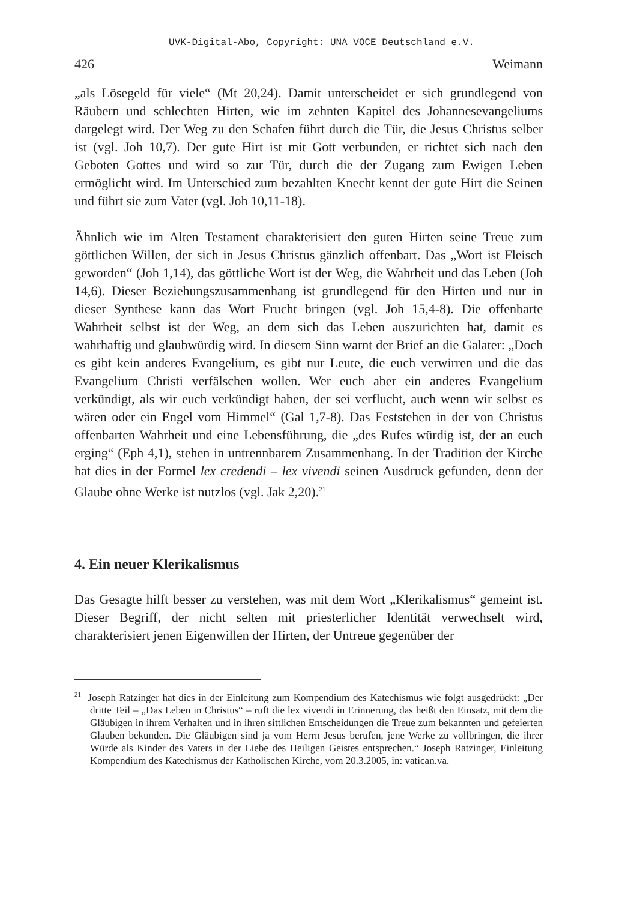UVK-Digital-Abo, Copyright: UNA VOCE Deutschland e.V.
426 Weimann
„als Lösegeld für viele“ (Mt 20,24). Damit unterscheidet er sich grundlegend von Räubern und schlechten Hirten, wie im zehnten Kapitel des Johannesevangeliums dargelegt wird. Der Weg zu den Schafen führt durch die Tür, die Jesus Christus selber ist (vgl. Joh 10,7). Der gute Hirt ist mit Gott verbunden, er richtet sich nach den Geboten Gottes und wird so zur Tür, durch die der Zugang zum Ewigen Leben ermöglicht wird. Im Unterschied zum bezahlten Knecht kennt der gute Hirt die Seinen und führt sie zum Vater (vgl. Joh 10,11-18).
Ähnlich wie im Alten Testament charakterisiert den guten Hirten seine Treue zum göttlichen Willen, der sich in Jesus Christus gänzlich offenbart. Das „Wort ist Fleisch geworden“ (Joh 1,14), das göttliche Wort ist der Weg, die Wahrheit und das Leben (Joh 14,6). Dieser Beziehungszusammenhang ist grundlegend für den Hirten und nur in dieser Synthese kann das Wort Frucht bringen (vgl. Joh 15,4-8). Die offenbarte Wahrheit selbst ist der Weg, an dem sich das Leben auszurichten hat, damit es wahrhaftig und glaubwürdig wird. In diesem Sinn warnt der Brief an die Galater: „Doch es gibt kein anderes Evangelium, es gibt nur Leute, die euch verwirren und die das Evangelium Christi verfälschen wollen. Wer euch aber ein anderes Evangelium verkündigt, als wir euch verkündigt haben, der sei verflucht, auch wenn wir selbst es wären oder ein Engel vom Himmel“ (Gal 1,7-8). Das Feststehen in der von Christus offenbarten Wahrheit und eine Lebensführung, die „des Rufes würdig ist, der an euch erging“ (Eph 4,1), stehen in untrennbarem Zusammenhang. In der Tradition der Kirche hat dies in der Formel lex credendi – lex vivendi seinen Ausdruck gefunden, denn der Glaube ohne Werke ist nutzlos (vgl. Jak 2,20).<sup>21</sup>
4. Ein neuer Klerikalismus
Das Gesagte hilft besser zu verstehen, was mit dem Wort „Klerikalismus“ gemeint ist. Dieser Begriff, der nicht selten mit priesterlicher Identität verwechselt wird, charakterisiert jenen Eigenwillen der Hirten, der Untreue gegenüber der
<sup>21</sup> Joseph Ratzinger hat dies in der Einleitung zum Kompendium des Katechismus wie folgt ausgedrückt: „Der dritte Teil – „Das Leben in Christus“ – ruft die lex vivendi in Erinnerung, das heißt den Einsatz, mit dem die Gläubigen in ihrem Verhalten und in ihren sittlichen Entscheidungen die Treue zum bekannten und gefeierten Glauben bekunden. Die Gläubigen sind ja vom Herrn Jesus berufen, jene Werke zu vollbringen, die ihrer Würde als Kinder des Vaters in der Liebe des Heiligen Geistes entsprechen.“ Joseph Ratzinger, Einleitung Kompendium des Katechismus der Katholischen Kirche, vom 20.3.2005, in: vatican.va.